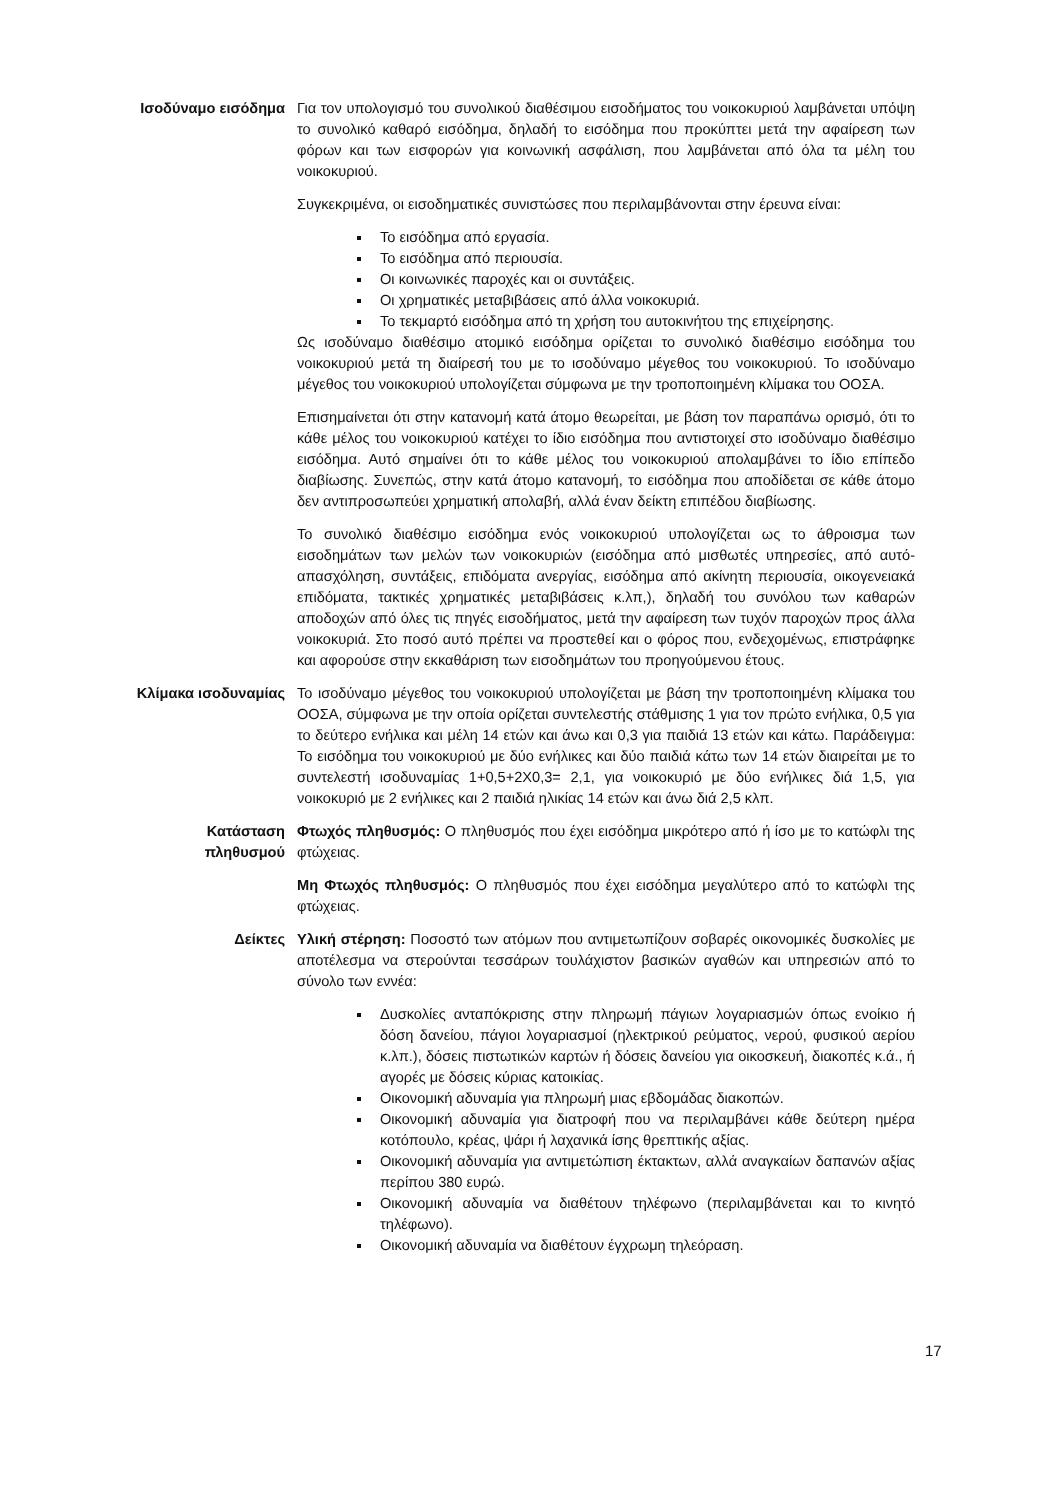Ισοδύναμο εισόδημα Για τον υπολογισμό του συνολικού διαθέσιμου εισοδήματος του νοικοκυριού λαμβάνεται υπόψη το συνολικό καθαρό εισόδημα, δηλαδή το εισόδημα που προκύπτει μετά την αφαίρεση των φόρων και των εισφορών για κοινωνική ασφάλιση, που λαμβάνεται από όλα τα μέλη του νοικοκυριού.
Συγκεκριμένα, οι εισοδηματικές συνιστώσες που περιλαμβάνονται στην έρευνα είναι:
Το εισόδημα από εργασία.
Το εισόδημα από περιουσία.
Οι κοινωνικές παροχές και οι συντάξεις.
Οι χρηματικές μεταβιβάσεις από άλλα νοικοκυριά.
Το τεκμαρτό εισόδημα από τη χρήση του αυτοκινήτου της επιχείρησης.
Ως ισοδύναμο διαθέσιμο ατομικό εισόδημα ορίζεται το συνολικό διαθέσιμο εισόδημα του νοικοκυριού μετά τη διαίρεσή του με το ισοδύναμο μέγεθος του νοικοκυριού. Το ισοδύναμο μέγεθος του νοικοκυριού υπολογίζεται σύμφωνα με την τροποποιημένη κλίμακα του ΟΟΣΑ.
Επισημαίνεται ότι στην κατανομή κατά άτομο θεωρείται, με βάση τον παραπάνω ορισμό, ότι το κάθε μέλος του νοικοκυριού κατέχει το ίδιο εισόδημα που αντιστοιχεί στο ισοδύναμο διαθέσιμο εισόδημα. Αυτό σημαίνει ότι το κάθε μέλος του νοικοκυριού απολαμβάνει το ίδιο επίπεδο διαβίωσης. Συνεπώς, στην κατά άτομο κατανομή, το εισόδημα που αποδίδεται σε κάθε άτομο δεν αντιπροσωπεύει χρηματική απολαβή, αλλά έναν δείκτη επιπέδου διαβίωσης.
Το συνολικό διαθέσιμο εισόδημα ενός νοικοκυριού υπολογίζεται ως το άθροισμα των εισοδημάτων των μελών των νοικοκυριών (εισόδημα από μισθωτές υπηρεσίες, από αυτό-απασχόληση, συντάξεις, επιδόματα ανεργίας, εισόδημα από ακίνητη περιουσία, οικογενειακά επιδόματα, τακτικές χρηματικές μεταβιβάσεις κ.λπ,), δηλαδή του συνόλου των καθαρών αποδοχών από όλες τις πηγές εισοδήματος, μετά την αφαίρεση των τυχόν παροχών προς άλλα νοικοκυριά. Στο ποσό αυτό πρέπει να προστεθεί και ο φόρος που, ενδεχομένως, επιστράφηκε και αφορούσε στην εκκαθάριση των εισοδημάτων του προηγούμενου έτους.
Κλίμακα ισοδυναμίας Το ισοδύναμο μέγεθος του νοικοκυριού υπολογίζεται με βάση την τροποποιημένη κλίμακα του ΟΟΣΑ, σύμφωνα με την οποία ορίζεται συντελεστής στάθμισης 1 για τον πρώτο ενήλικα, 0,5 για το δεύτερο ενήλικα και μέλη 14 ετών και άνω και 0,3 για παιδιά 13 ετών και κάτω. Παράδειγμα: Το εισόδημα του νοικοκυριού με δύο ενήλικες και δύο παιδιά κάτω των 14 ετών διαιρείται με το συντελεστή ισοδυναμίας 1+0,5+2Χ0,3= 2,1, για νοικοκυριό με δύο ενήλικες διά 1,5, για νοικοκυριό με 2 ενήλικες και 2 παιδιά ηλικίας 14 ετών και άνω διά 2,5 κλπ.
Κατάσταση
πληθυσμού
Φτωχός πληθυσμός: Ο πληθυσμός που έχει εισόδημα μικρότερο από ή ίσο με το κατώφλι της φτώχειας.
Μη Φτωχός πληθυσμός: Ο πληθυσμός που έχει εισόδημα μεγαλύτερο από το κατώφλι της φτώχειας.
Δείκτες Υλική στέρηση: Ποσοστό των ατόμων που αντιμετωπίζουν σοβαρές οικονομικές δυσκολίες με αποτέλεσμα να στερούνται τεσσάρων τουλάχιστον βασικών αγαθών και υπηρεσιών από το σύνολο των εννέα:
Δυσκολίες ανταπόκρισης στην πληρωμή πάγιων λογαριασμών όπως ενοίκιο ή δόση δανείου, πάγιοι λογαριασμοί (ηλεκτρικού ρεύματος, νερού, φυσικού αερίου κ.λπ.), δόσεις πιστωτικών καρτών ή δόσεις δανείου για οικοσκευή, διακοπές κ.ά., ή αγορές με δόσεις κύριας κατοικίας.
Οικονομική αδυναμία για πληρωμή μιας εβδομάδας διακοπών.
Οικονομική αδυναμία για διατροφή που να περιλαμβάνει κάθε δεύτερη ημέρα κοτόπουλο, κρέας, ψάρι ή λαχανικά ίσης θρεπτικής αξίας.
Οικονομική αδυναμία για αντιμετώπιση έκτακτων, αλλά αναγκαίων δαπανών αξίας περίπου 380 ευρώ.
Οικονομική αδυναμία να διαθέτουν τηλέφωνο (περιλαμβάνεται και το κινητό τηλέφωνο).
Οικονομική αδυναμία να διαθέτουν έγχρωμη τηλεόραση.
17